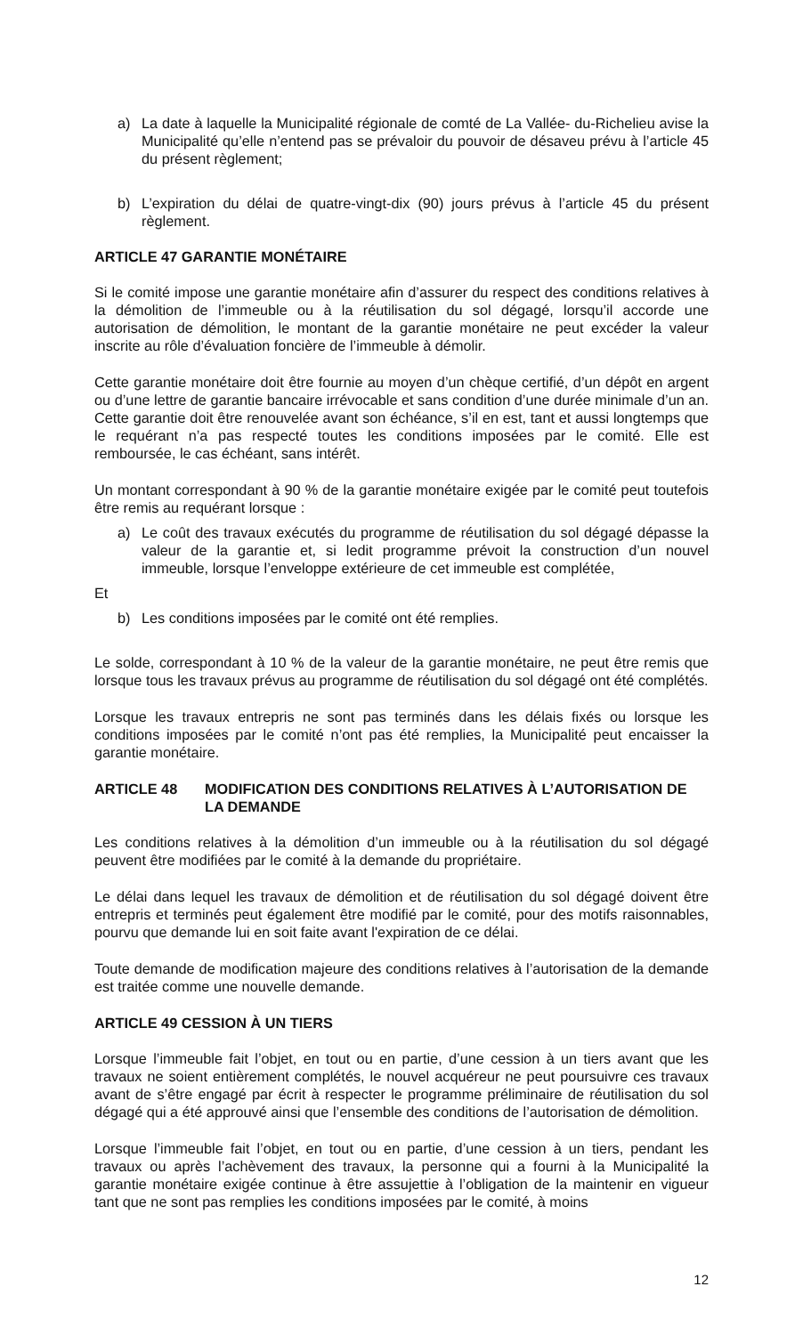a) La date à laquelle la Municipalité régionale de comté de La Vallée- du-Richelieu avise la Municipalité qu’elle n’entend pas se prévaloir du pouvoir de désaveu prévu à l’article 45 du présent règlement;
b) L’expiration du délai de quatre-vingt-dix (90) jours prévus à l’article 45 du présent règlement.
ARTICLE 47 GARANTIE MONÉTAIRE
Si le comité impose une garantie monétaire afin d’assurer du respect des conditions relatives à la démolition de l’immeuble ou à la réutilisation du sol dégagé, lorsqu’il accorde une autorisation de démolition, le montant de la garantie monétaire ne peut excéder la valeur inscrite au rôle d’évaluation foncière de l’immeuble à démolir.
Cette garantie monétaire doit être fournie au moyen d’un chèque certifié, d’un dépôt en argent ou d’une lettre de garantie bancaire irrévocable et sans condition d’une durée minimale d’un an. Cette garantie doit être renouvelée avant son échéance, s’il en est, tant et aussi longtemps que le requérant n’a pas respecté toutes les conditions imposées par le comité. Elle est remboursée, le cas échéant, sans intérêt.
Un montant correspondant à 90 % de la garantie monétaire exigée par le comité peut toutefois être remis au requérant lorsque :
a) Le coût des travaux exécutés du programme de réutilisation du sol dégagé dépasse la valeur de la garantie et, si ledit programme prévoit la construction d’un nouvel immeuble, lorsque l’enveloppe extérieure de cet immeuble est complétée,
Et
b) Les conditions imposées par le comité ont été remplies.
Le solde, correspondant à 10 % de la valeur de la garantie monétaire, ne peut être remis que lorsque tous les travaux prévus au programme de réutilisation du sol dégagé ont été complétés.
Lorsque les travaux entrepris ne sont pas terminés dans les délais fixés ou lorsque les conditions imposées par le comité n’ont pas été remplies, la Municipalité peut encaisser la garantie monétaire.
ARTICLE 48 MODIFICATION DES CONDITIONS RELATIVES À L’AUTORISATION DE LA DEMANDE
Les conditions relatives à la démolition d’un immeuble ou à la réutilisation du sol dégagé peuvent être modifiées par le comité à la demande du propriétaire.
Le délai dans lequel les travaux de démolition et de réutilisation du sol dégagé doivent être entrepris et terminés peut également être modifié par le comité, pour des motifs raisonnables, pourvu que demande lui en soit faite avant l'expiration de ce délai.
Toute demande de modification majeure des conditions relatives à l’autorisation de la demande est traitée comme une nouvelle demande.
ARTICLE 49 CESSION À UN TIERS
Lorsque l’immeuble fait l’objet, en tout ou en partie, d’une cession à un tiers avant que les travaux ne soient entièrement complétés, le nouvel acquéreur ne peut poursuivre ces travaux avant de s’être engagé par écrit à respecter le programme préliminaire de réutilisation du sol dégagé qui a été approuvé ainsi que l’ensemble des conditions de l’autorisation de démolition.
Lorsque l’immeuble fait l’objet, en tout ou en partie, d’une cession à un tiers, pendant les travaux ou après l’achèvement des travaux, la personne qui a fourni à la Municipalité la garantie monétaire exigée continue à être assujettie à l’obligation de la maintenir en vigueur tant que ne sont pas remplies les conditions imposées par le comité, à moins
12